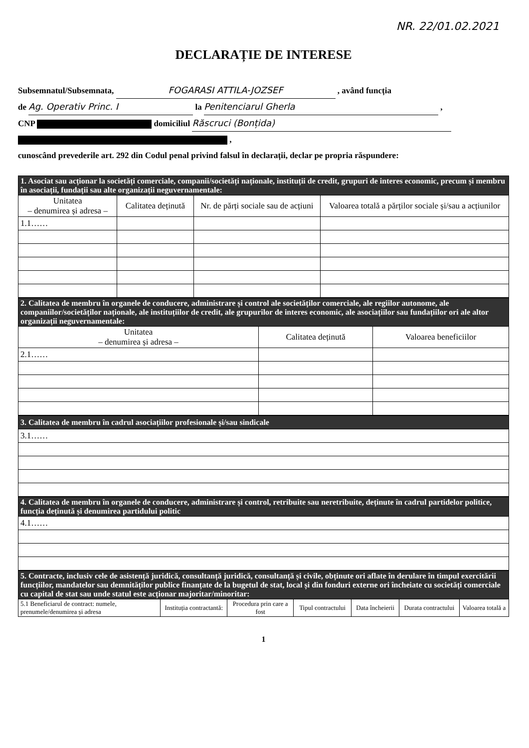NR. 22/01.02.2021
DECLARAȚIE DE INTERESE
Subsemnatul/Subsemnata, FOGARASI ATTILA-JOZSEF , având funcția
de Ag. Operativ Princ. I la Penitenciarul Gherla ,
CNP domiciliul Răscruci (Bonțida)
,
cunoscând prevederile art. 292 din Codul penal privind falsul în declarații, declar pe propria răspundere:
| 1. Asociat sau acționar la societăți comerciale, companii/societăți naționale, instituții de credit, grupuri de interes economic, precum și membru în asociații, fundații sau alte organizații neguvernamentale: | | | |
| Unitatea – denumirea și adresa – | Calitatea deținută | Nr. de părți sociale sau de acțiuni | Valoarea totală a părților sociale și/sau a acțiunilor |
| 1.1…… | | | |
| 2. Calitatea de membru în organele de conducere, administrare și control ale societăților comerciale, ale regiilor autonome, ale companiilor/societăților naționale, ale instituțiilor de credit, ale grupurilor de interes economic, ale asociațiilor sau fundațiilor ori ale altor organizații neguvernamentale: | | |
| Unitatea – denumirea și adresa – | Calitatea deținută | Valoarea beneficiilor |
| 2.1…… | | |
| 3. Calitatea de membru în cadrul asociațiilor profesionale și/sau sindicale |
| 3.1…… |
| 4. Calitatea de membru în organele de conducere, administrare și control, retribuite sau neretribuite, deținute în cadrul partidelor politice, funcția deținută și denumirea partidului politic |
| 4.1…… |
| 5. Contracte, inclusiv cele de asistență juridică, consultanță juridică, consultanță și civile, obținute ori aflate în derulare în timpul exercitării funcțiilor, mandatelor sau demnităților publice finanțate de la bugetul de stat, local și din fonduri externe ori încheiate cu societăți comerciale cu capital de stat sau unde statul este acționar majoritar/minoritar: | | | | | | |
| 5.1 Beneficiarul de contract: numele, prenumele/denumirea și adresa | Instituția contractantă: | Procedura prin care a fost | Tipul contractului | Data încheierii | Durata contractului | Valoarea totală a |
1